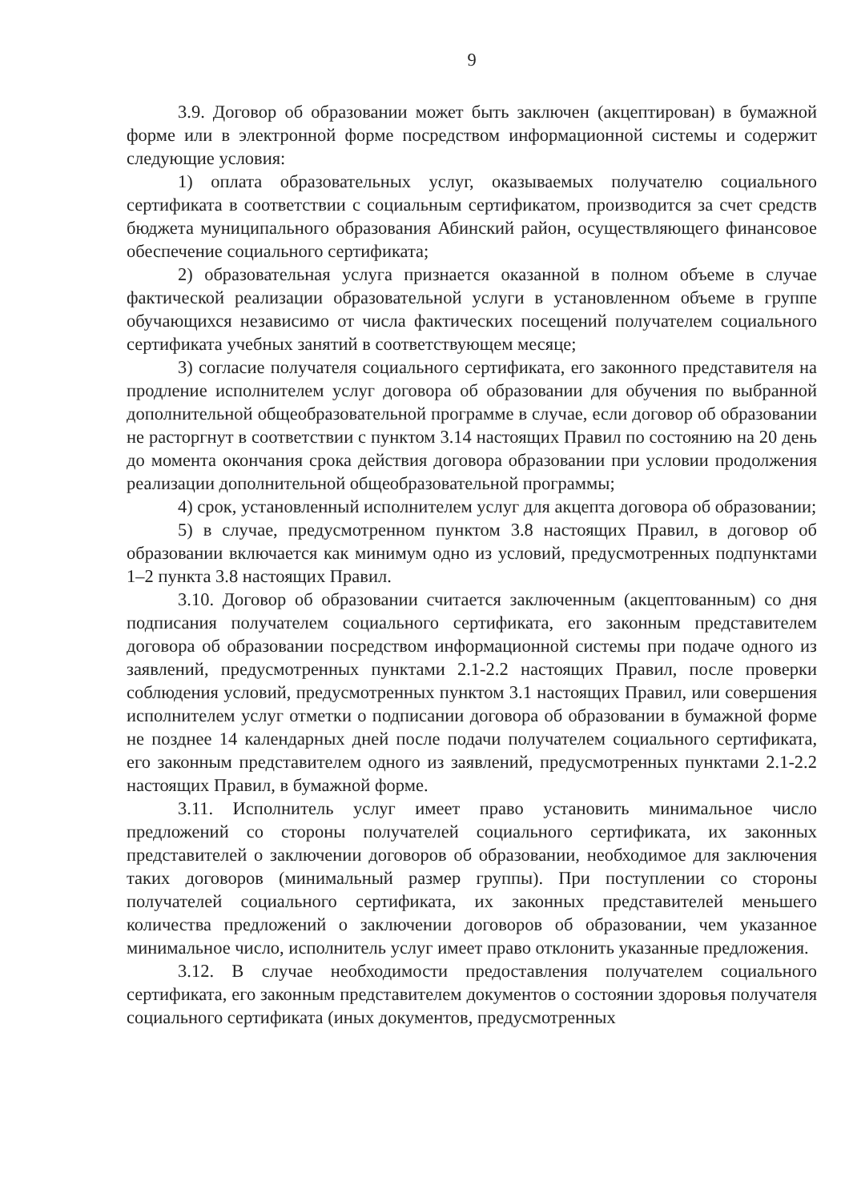9
3.9. Договор об образовании может быть заключен (акцептирован) в бумажной форме или в электронной форме посредством информационной системы и содержит следующие условия:
1) оплата образовательных услуг, оказываемых получателю социального сертификата в соответствии с социальным сертификатом, производится за счет средств бюджета муниципального образования Абинский район, осуществляющего финансовое обеспечение социального сертификата;
2) образовательная услуга признается оказанной в полном объеме в случае фактической реализации образовательной услуги в установленном объеме в группе обучающихся независимо от числа фактических посещений получателем социального сертификата учебных занятий в соответствующем месяце;
3) согласие получателя социального сертификата, его законного представителя на продление исполнителем услуг договора об образовании для обучения по выбранной дополнительной общеобразовательной программе в случае, если договор об образовании не расторгнут в соответствии с пунктом 3.14 настоящих Правил по состоянию на 20 день до момента окончания срока действия договора образовании при условии продолжения реализации дополнительной общеобразовательной программы;
4) срок, установленный исполнителем услуг для акцепта договора об образовании;
5) в случае, предусмотренном пунктом 3.8 настоящих Правил, в договор об образовании включается как минимум одно из условий, предусмотренных подпунктами 1–2 пункта 3.8 настоящих Правил.
3.10. Договор об образовании считается заключенным (акцептованным) со дня подписания получателем социального сертификата, его законным представителем договора об образовании посредством информационной системы при подаче одного из заявлений, предусмотренных пунктами 2.1-2.2 настоящих Правил, после проверки соблюдения условий, предусмотренных пунктом 3.1 настоящих Правил, или совершения исполнителем услуг отметки о подписании договора об образовании в бумажной форме не позднее 14 календарных дней после подачи получателем социального сертификата, его законным представителем одного из заявлений, предусмотренных пунктами 2.1-2.2 настоящих Правил, в бумажной форме.
3.11. Исполнитель услуг имеет право установить минимальное число предложений со стороны получателей социального сертификата, их законных представителей о заключении договоров об образовании, необходимое для заключения таких договоров (минимальный размер группы). При поступлении со стороны получателей социального сертификата, их законных представителей меньшего количества предложений о заключении договоров об образовании, чем указанное минимальное число, исполнитель услуг имеет право отклонить указанные предложения.
3.12. В случае необходимости предоставления получателем социального сертификата, его законным представителем документов о состоянии здоровья получателя социального сертификата (иных документов, предусмотренных